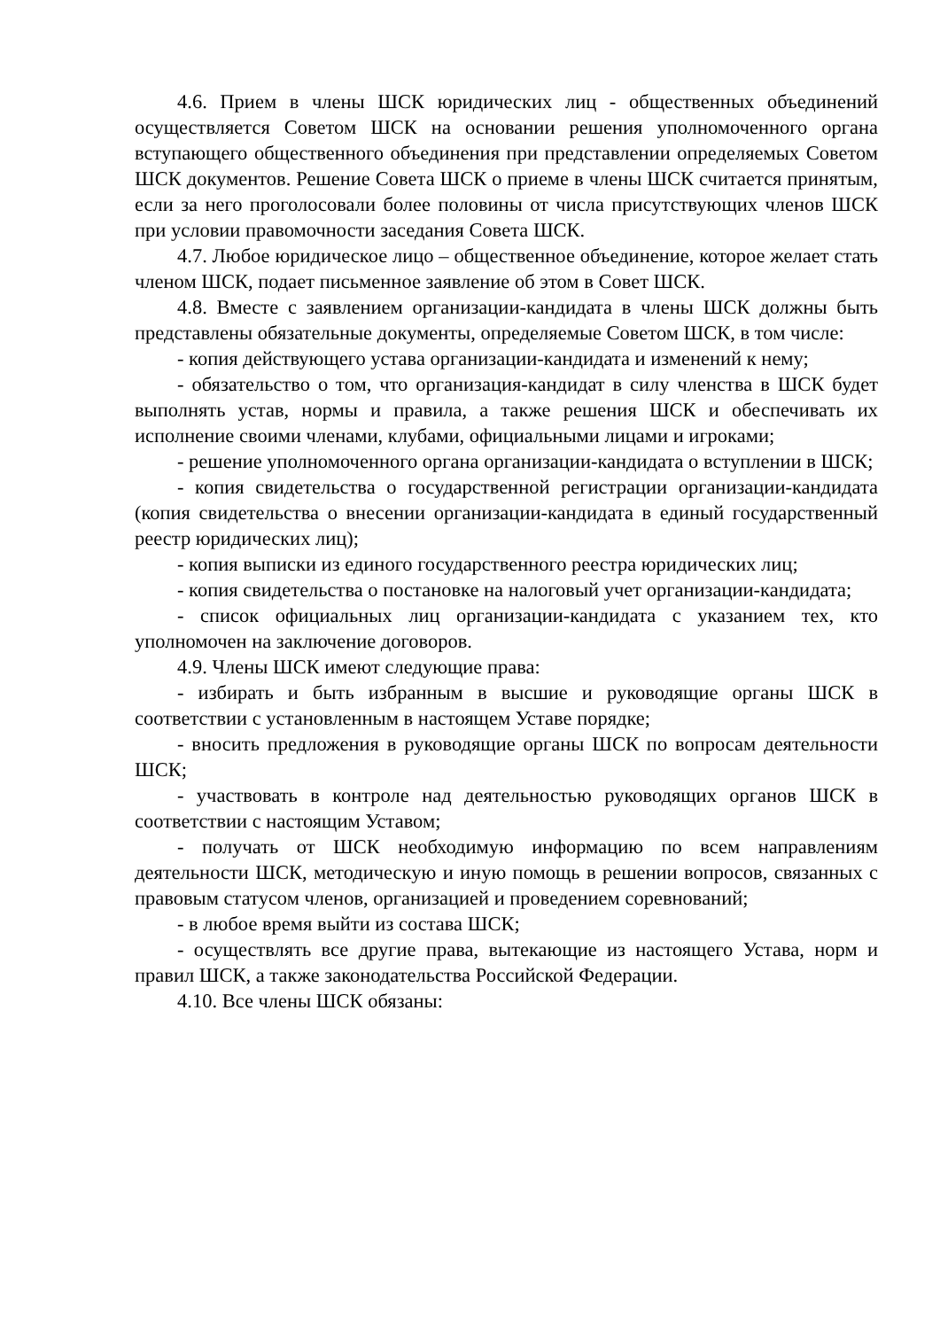4.6. Прием в члены ШСК юридических лиц - общественных объединений осуществляется Советом ШСК на основании решения уполномоченного органа вступающего общественного объединения при представлении определяемых Советом ШСК документов. Решение Совета ШСК о приеме в члены ШСК считается принятым, если за него проголосовали более половины от числа присутствующих членов ШСК при условии правомочности заседания Совета ШСК.
4.7. Любое юридическое лицо – общественное объединение, которое желает стать членом ШСК, подает письменное заявление об этом в Совет ШСК.
4.8. Вместе с заявлением организации-кандидата в члены ШСК должны быть представлены обязательные документы, определяемые Советом ШСК, в том числе:
- копия действующего устава организации-кандидата и изменений к нему;
- обязательство о том, что организация-кандидат в силу членства в ШСК будет выполнять устав, нормы и правила, а также решения ШСК и обеспечивать их исполнение своими членами, клубами, официальными лицами и игроками;
- решение уполномоченного органа организации-кандидата о вступлении в ШСК;
- копия свидетельства о государственной регистрации организации-кандидата (копия свидетельства о внесении организации-кандидата в единый государственный реестр юридических лиц);
- копия выписки из единого государственного реестра юридических лиц;
- копия свидетельства о постановке на налоговый учет организации-кандидата;
- список официальных лиц организации-кандидата с указанием тех, кто уполномочен на заключение договоров.
4.9. Члены ШСК имеют следующие права:
- избирать и быть избранным в высшие и руководящие органы ШСК в соответствии с установленным в настоящем Уставе порядке;
- вносить предложения в руководящие органы ШСК по вопросам деятельности ШСК;
- участвовать в контроле над деятельностью руководящих органов ШСК в соответствии с настоящим Уставом;
- получать от ШСК необходимую информацию по всем направлениям деятельности ШСК, методическую и иную помощь в решении вопросов, связанных с правовым статусом членов, организацией и проведением соревнований;
- в любое время выйти из состава ШСК;
- осуществлять все другие права, вытекающие из настоящего Устава, норм и правил ШСК, а также законодательства Российской Федерации.
4.10. Все члены ШСК обязаны: